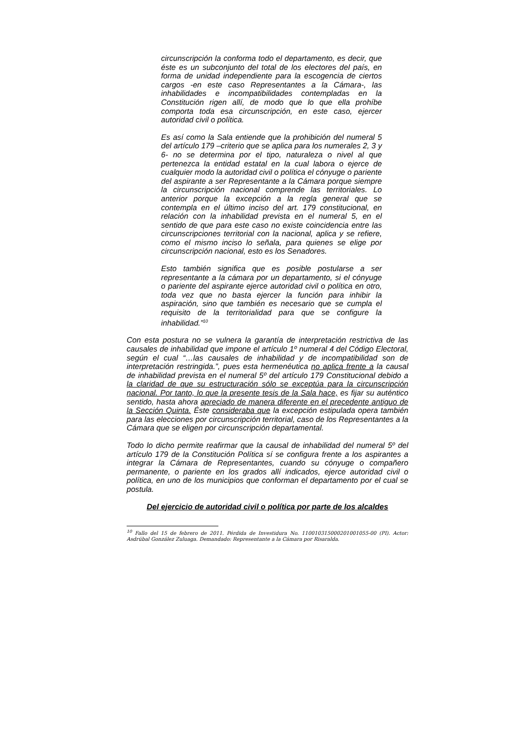circunscripción la conforma todo el departamento, es decir, que éste es un subconjunto del total de los electores del país, en forma de unidad independiente para la escogencia de ciertos cargos -en este caso Representantes a la Cámara-, las inhabilidades e incompatibilidades contempladas en la Constitución rigen allí, de modo que lo que ella prohíbe comporta toda esa circunscripción, en este caso, ejercer autoridad civil o política.
Es así como la Sala entiende que la prohibición del numeral 5 del artículo 179 –criterio que se aplica para los numerales 2, 3 y 6- no se determina por el tipo, naturaleza o nivel al que pertenezca la entidad estatal en la cual labora o ejerce de cualquier modo la autoridad civil o política el cónyuge o pariente del aspirante a ser Representante a la Cámara porque siempre la circunscripción nacional comprende las territoriales. Lo anterior porque la excepción a la regla general que se contempla en el último inciso del art. 179 constitucional, en relación con la inhabilidad prevista en el numeral 5, en el sentido de que para este caso no existe coincidencia entre las circunscripciones territorial con la nacional, aplica y se refiere, como el mismo inciso lo señala, para quienes se elige por circunscripción nacional, esto es los Senadores.
Esto también significa que es posible postularse a ser representante a la cámara por un departamento, si el cónyuge o pariente del aspirante ejerce autoridad civil o política en otro, toda vez que no basta ejercer la función para inhibir la aspiración, sino que también es necesario que se cumpla el requisito de la territorialidad para que se configure la inhabilidad.”<sup>10</sup>
Con esta postura no se vulnera la garantía de interpretación restrictiva de las causales de inhabilidad que impone el artículo 1º numeral 4 del Código Electoral, según el cual “…las causales de inhabilidad y de incompatibilidad son de interpretación restringida.”, pues esta hermenéutica no aplica frente a la causal de inhabilidad prevista en el numeral 5º del artículo 179 Constitucional debido a la claridad de que su estructuración sólo se exceptúa para la circunscripción nacional. Por tanto, lo que la presente tesis de la Sala hace, es fijar su auténtico sentido, hasta ahora apreciado de manera diferente en el precedente antiguo de la Sección Quinta. Éste consideraba que la excepción estipulada opera también para las elecciones por circunscripción territorial, caso de los Representantes a la Cámara que se eligen por circunscripción departamental.
Todo lo dicho permite reafirmar que la causal de inhabilidad del numeral 5º del artículo 179 de la Constitución Política sí se configura frente a los aspirantes a integrar la Cámara de Representantes, cuando su cónyuge o compañero permanente, o pariente en los grados allí indicados, ejerce autoridad civil o política, en uno de los municipios que conforman el departamento por el cual se postula.
Del ejercicio de autoridad civil o política por parte de los alcaldes
<sup>10</sup> Fallo del 15 de febrero de 2011. Pérdida de Investidura No. 110010315000201001055-00 (PI). Actor: Asdrúbal González Zuluaga. Demandado: Representante a la Cámara por Risaralda.